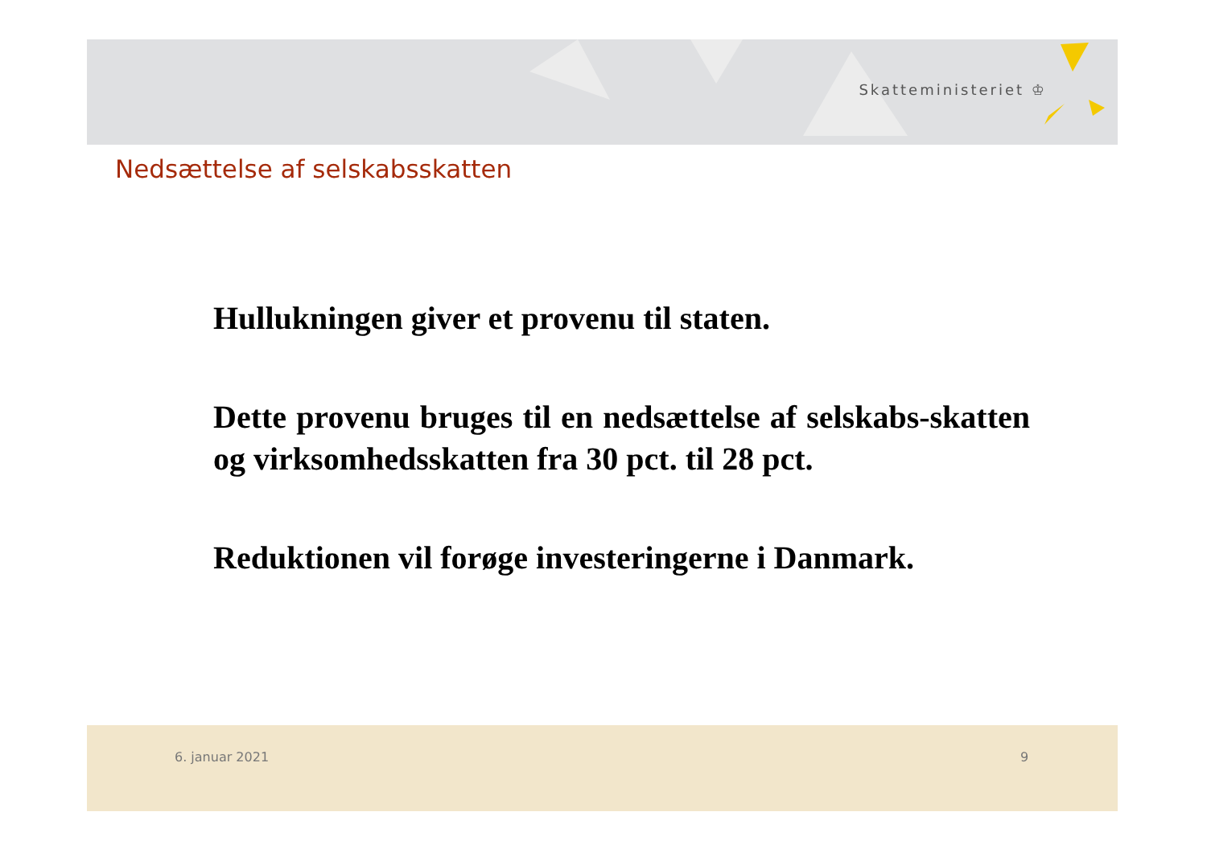Skatteministeriet ♔
Nedsættelse af selskabsskatten
Hullukningen giver et provenu til staten.
Dette provenu bruges til en nedsættelse af selskabs-skatten og virksomhedsskatten fra 30 pct. til 28 pct.
Reduktionen vil forøge investeringerne i Danmark.
6. januar 2021 9